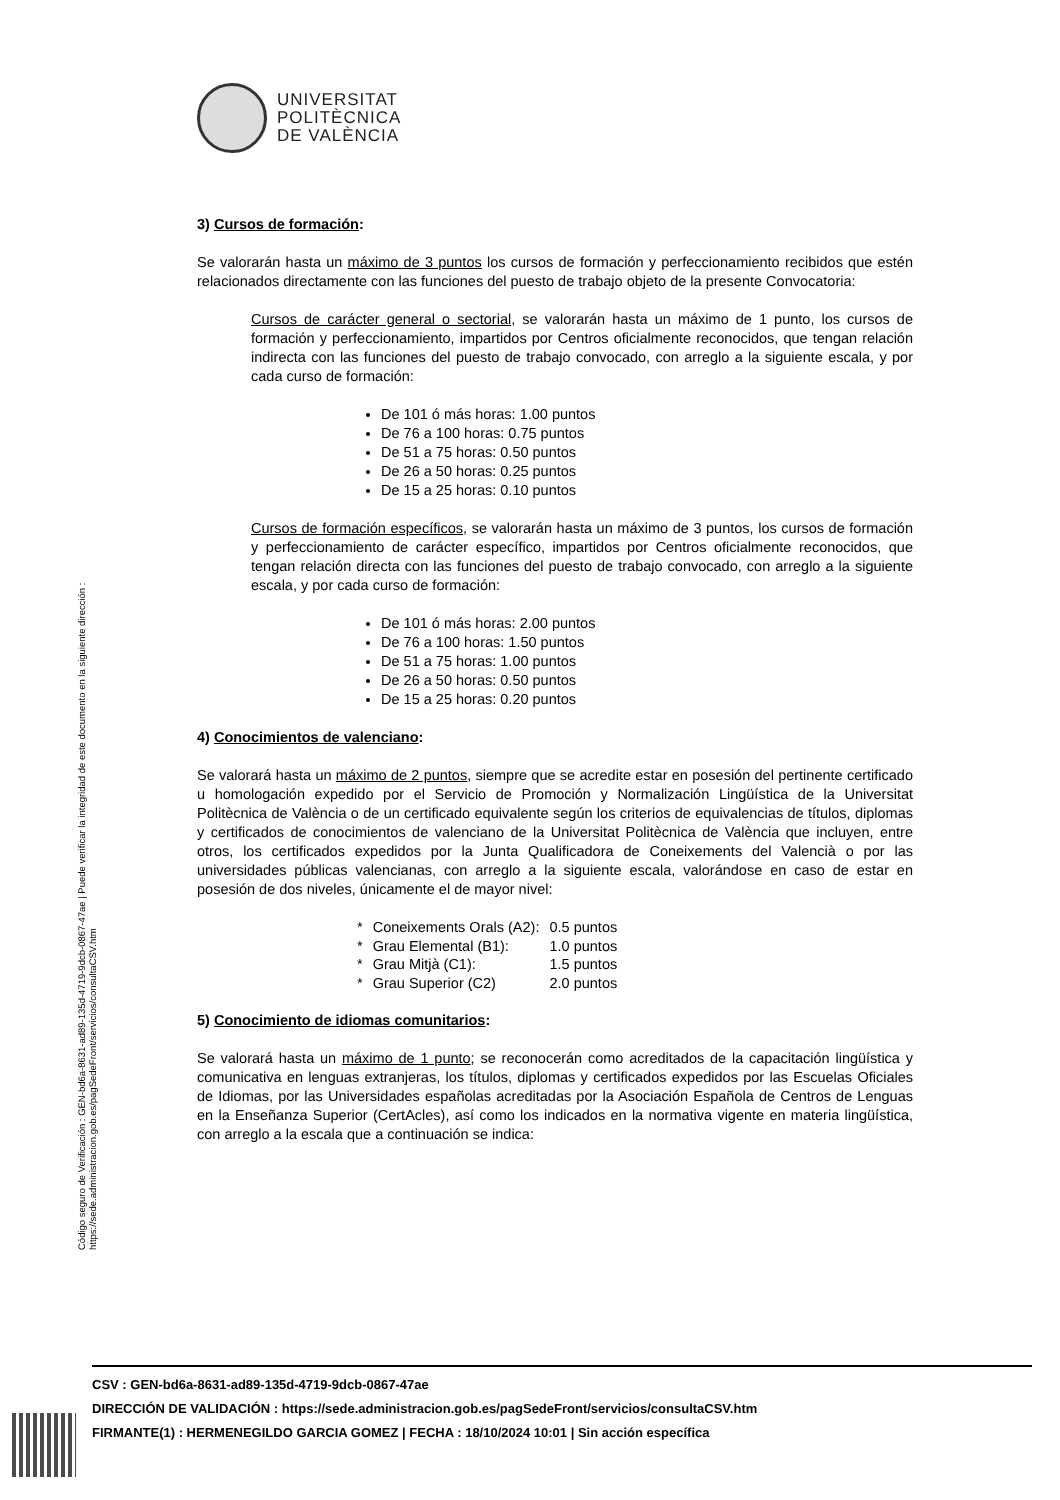UNIVERSITAT
POLITÈCNICA
DE VALÈNCIA
Código seguro de Verificación : GEN-bd6a-8631-ad89-135d-4719-9dcb-0867-47ae | Puede verificar la integridad de este documento en la siguiente dirección : https://sede.administracion.gob.es/pagSedeFront/servicios/consultaCSV.htm
3) Cursos de formación:
Se valorarán hasta un máximo de 3 puntos los cursos de formación y perfeccionamiento recibidos que estén relacionados directamente con las funciones del puesto de trabajo objeto de la presente Convocatoria:
Cursos de carácter general o sectorial, se valorarán hasta un máximo de 1 punto, los cursos de formación y perfeccionamiento, impartidos por Centros oficialmente reconocidos, que tengan relación indirecta con las funciones del puesto de trabajo convocado, con arreglo a la siguiente escala, y por cada curso de formación:
De 101 ó más horas: 1.00 puntos
De 76 a 100 horas: 0.75 puntos
De 51 a 75 horas: 0.50 puntos
De 26 a 50 horas: 0.25 puntos
De 15 a 25 horas: 0.10 puntos
Cursos de formación específicos, se valorarán hasta un máximo de 3 puntos, los cursos de formación y perfeccionamiento de carácter específico, impartidos por Centros oficialmente reconocidos, que tengan relación directa con las funciones del puesto de trabajo convocado, con arreglo a la siguiente escala, y por cada curso de formación:
De 101 ó más horas: 2.00 puntos
De 76 a 100 horas: 1.50 puntos
De 51 a 75 horas: 1.00 puntos
De 26 a 50 horas: 0.50 puntos
De 15 a 25 horas: 0.20 puntos
4) Conocimientos de valenciano:
Se valorará hasta un máximo de 2 puntos, siempre que se acredite estar en posesión del pertinente certificado u homologación expedido por el Servicio de Promoción y Normalización Lingüística de la Universitat Politècnica de València o de un certificado equivalente según los criterios de equivalencias de títulos, diplomas y certificados de conocimientos de valenciano de la Universitat Politècnica de València que incluyen, entre otros, los certificados expedidos por la Junta Qualificadora de Coneixements del Valencià o por las universidades públicas valencianas, con arreglo a la siguiente escala, valorándose en caso de estar en posesión de dos niveles, únicamente el de mayor nivel:
| * | Coneixements Orals (A2): | 0.5 puntos |
| * | Grau Elemental (B1): | 1.0 puntos |
| * | Grau Mitjà (C1): | 1.5 puntos |
| * | Grau Superior (C2) | 2.0 puntos |
5) Conocimiento de idiomas comunitarios:
Se valorará hasta un máximo de 1 punto; se reconocerán como acreditados de la capacitación lingüística y comunicativa en lenguas extranjeras, los títulos, diplomas y certificados expedidos por las Escuelas Oficiales de Idiomas, por las Universidades españolas acreditadas por la Asociación Española de Centros de Lenguas en la Enseñanza Superior (CertAcles), así como los indicados en la normativa vigente en materia lingüística, con arreglo a la escala que a continuación se indica:
CSV : GEN-bd6a-8631-ad89-135d-4719-9dcb-0867-47ae
DIRECCIÓN DE VALIDACIÓN : https://sede.administracion.gob.es/pagSedeFront/servicios/consultaCSV.htm
FIRMANTE(1) : HERMENEGILDO GARCIA GOMEZ | FECHA : 18/10/2024 10:01 | Sin acción específica